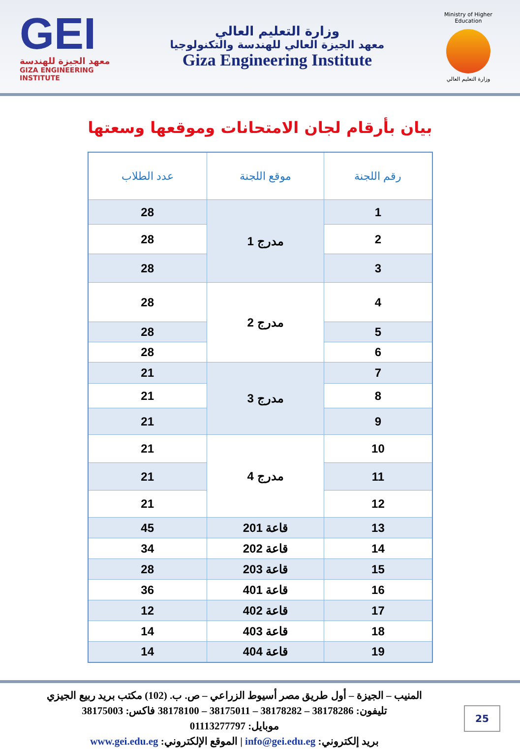GEI
معهد الجيزة للهندسة
GIZA ENGINEERING INSTITUTE
وزارة التعليم العالي
معهد الجيزة العالي للهندسة والتكنولوجيا
Giza Engineering Institute
Ministry of Higher Education
وزارة التعليم العالي
بيان بأرقام لجان الامتحانات وموقعها وسعتها
| رقم اللجنة | موقع اللجنة | عدد الطلاب |
| --- | --- | --- |
| 1 | مدرج 1 | 28 |
| 2 | | 28 |
| 3 | | 28 |
| 4 | مدرج 2 | 28 |
| 5 | | 28 |
| 6 | | 28 |
| 7 | مدرج 3 | 21 |
| 8 | | 21 |
| 9 | | 21 |
| 10 | مدرج 4 | 21 |
| 11 | | 21 |
| 12 | | 21 |
| 13 | قاعة 201 | 45 |
| 14 | قاعة 202 | 34 |
| 15 | قاعة 203 | 28 |
| 16 | قاعة 401 | 36 |
| 17 | قاعة 402 | 12 |
| 18 | قاعة 403 | 14 |
| 19 | قاعة 404 | 14 |
المنيب – الجيزة – أول طريق مصر أسيوط الزراعي – ص. ب. (102) مكتب بريد ربيع الجيزي
تليفون: 38178286 – 38178282 – 38175011 – 38178100 فاكس: 38175003
موبايل: 01113277797
بريد إلكتروني: info@gei.edu.eg | الموقع الإلكتروني: www.gei.edu.eg
25